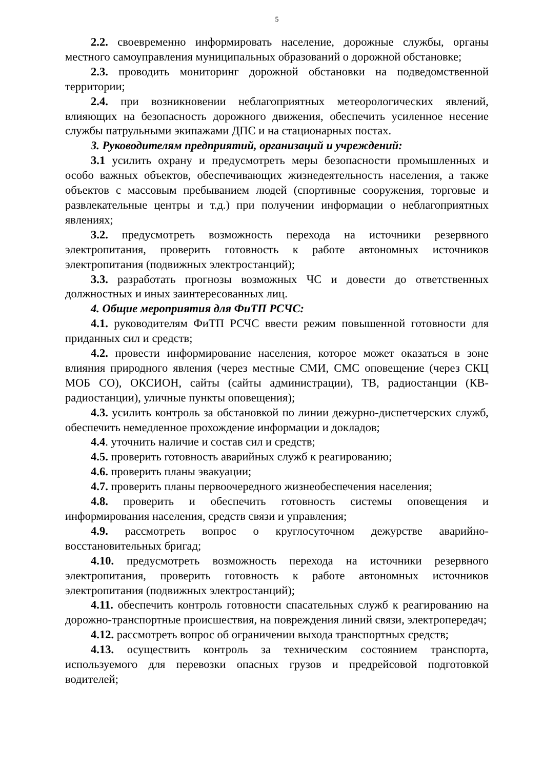5
2.2. своевременно информировать население, дорожные службы, органы местного самоуправления муниципальных образований о дорожной обстановке;
2.3. проводить мониторинг дорожной обстановки на подведомственной территории;
2.4. при возникновении неблагоприятных метеорологических явлений, влияющих на безопасность дорожного движения, обеспечить усиленное несение службы патрульными экипажами ДПС и на стационарных постах.
3. Руководителям предприятий, организаций и учреждений:
3.1 усилить охрану и предусмотреть меры безопасности промышленных и особо важных объектов, обеспечивающих жизнедеятельность населения, а также объектов с массовым пребыванием людей (спортивные сооружения, торговые и развлекательные центры и т.д.) при получении информации о неблагоприятных явлениях;
3.2. предусмотреть возможность перехода на источники резервного электропитания, проверить готовность к работе автономных источников электропитания (подвижных электростанций);
3.3. разработать прогнозы возможных ЧС и довести до ответственных должностных и иных заинтересованных лиц.
4. Общие мероприятия для ФиТП РСЧС:
4.1. руководителям ФиТП РСЧС ввести режим повышенной готовности для приданных сил и средств;
4.2. провести информирование населения, которое может оказаться в зоне влияния природного явления (через местные СМИ, СМС оповещение (через СКЦ МОБ СО), ОКСИОН, сайты (сайты администрации), ТВ, радиостанции (КВ- радиостанции), уличные пункты оповещения);
4.3. усилить контроль за обстановкой по линии дежурно-диспетчерских служб, обеспечить немедленное прохождение информации и докладов;
4.4. уточнить наличие и состав сил и средств;
4.5. проверить готовность аварийных служб к реагированию;
4.6. проверить планы эвакуации;
4.7. проверить планы первоочередного жизнеобеспечения населения;
4.8. проверить и обеспечить готовность системы оповещения и информирования населения, средств связи и управления;
4.9. рассмотреть вопрос о круглосуточном дежурстве аварийно-восстановительных бригад;
4.10. предусмотреть возможность перехода на источники резервного электропитания, проверить готовность к работе автономных источников электропитания (подвижных электростанций);
4.11. обеспечить контроль готовности спасательных служб к реагированию на дорожно-транспортные происшествия, на повреждения линий связи, электропередач;
4.12. рассмотреть вопрос об ограничении выхода транспортных средств;
4.13. осуществить контроль за техническим состоянием транспорта, используемого для перевозки опасных грузов и предрейсовой подготовкой водителей;